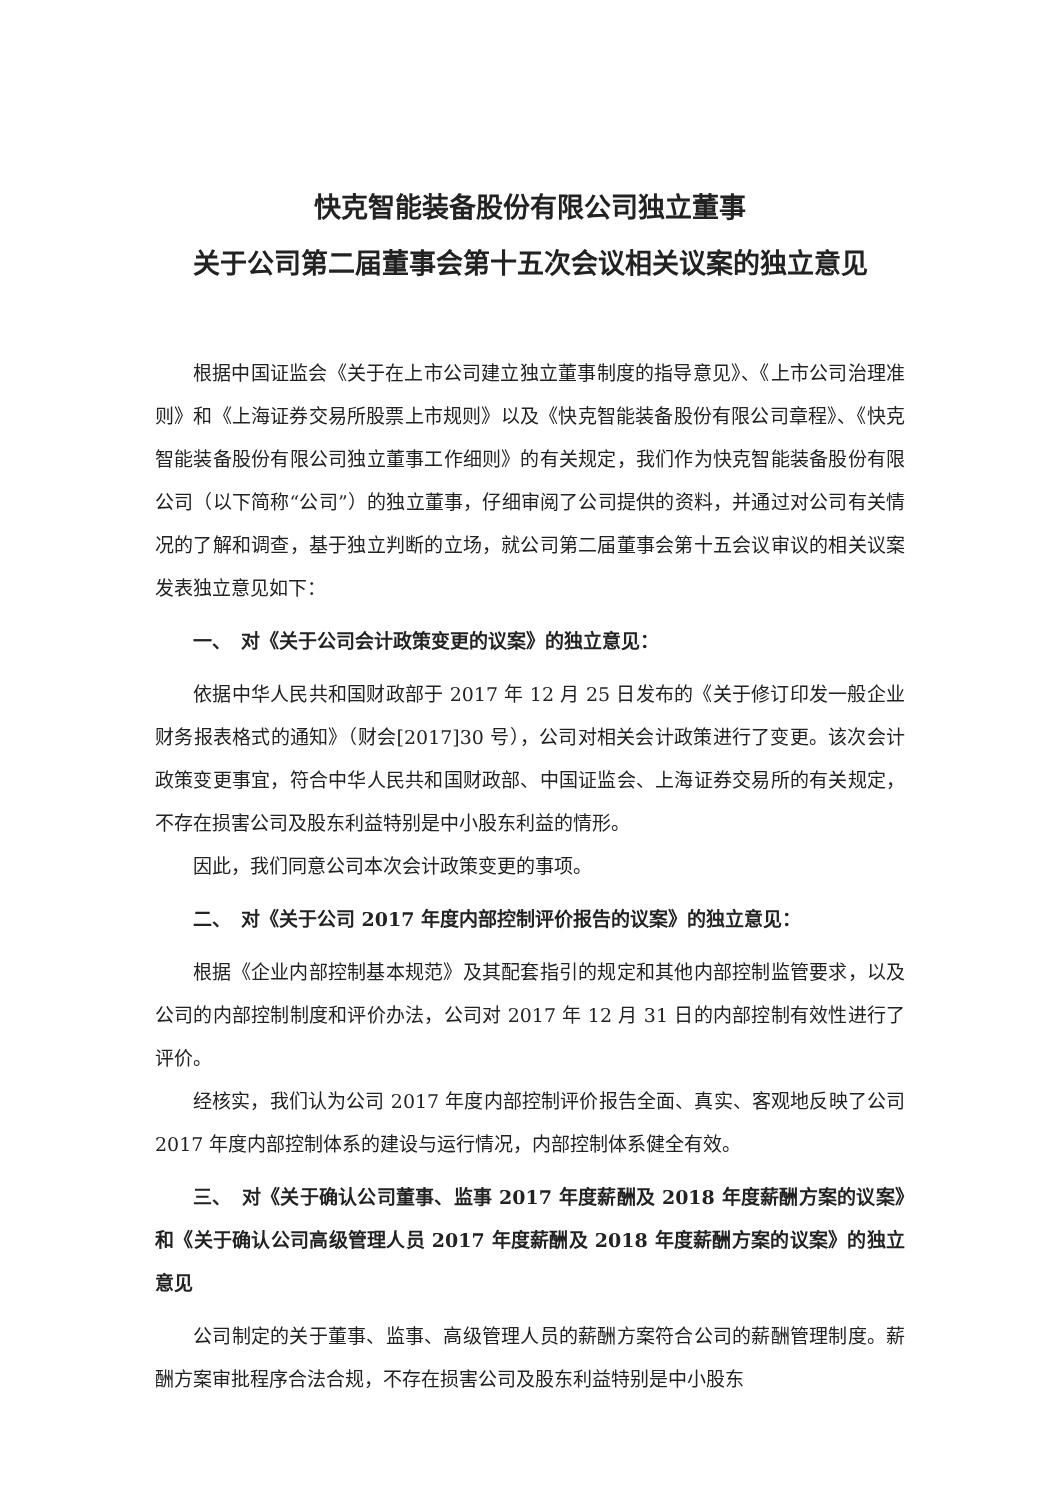快克智能装备股份有限公司独立董事
关于公司第二届董事会第十五次会议相关议案的独立意见
根据中国证监会《关于在上市公司建立独立董事制度的指导意见》、《上市公司治理准则》和《上海证券交易所股票上市规则》以及《快克智能装备股份有限公司章程》、《快克智能装备股份有限公司独立董事工作细则》的有关规定，我们作为快克智能装备股份有限公司（以下简称“公司”）的独立董事，仔细审阅了公司提供的资料，并通过对公司有关情况的了解和调查，基于独立判断的立场，就公司第二届董事会第十五会议审议的相关议案发表独立意见如下：
一、　对《关于公司会计政策变更的议案》的独立意见：
依据中华人民共和国财政部于 2017 年 12 月 25 日发布的《关于修订印发一般企业财务报表格式的通知》（财会[2017]30 号），公司对相关会计政策进行了变更。该次会计政策变更事宜，符合中华人民共和国财政部、中国证监会、上海证券交易所的有关规定，不存在损害公司及股东利益特别是中小股东利益的情形。
因此，我们同意公司本次会计政策变更的事项。
二、　对《关于公司 2017 年度内部控制评价报告的议案》的独立意见：
根据《企业内部控制基本规范》及其配套指引的规定和其他内部控制监管要求，以及公司的内部控制制度和评价办法，公司对 2017 年 12 月 31 日的内部控制有效性进行了评价。
经核实，我们认为公司 2017 年度内部控制评价报告全面、真实、客观地反映了公司 2017 年度内部控制体系的建设与运行情况，内部控制体系健全有效。
三、　对《关于确认公司董事、监事 2017 年度薪酬及 2018 年度薪酬方案的议案》和《关于确认公司高级管理人员 2017 年度薪酬及 2018 年度薪酬方案的议案》的独立意见
公司制定的关于董事、监事、高级管理人员的薪酬方案符合公司的薪酬管理制度。薪酬方案审批程序合法合规，不存在损害公司及股东利益特别是中小股东